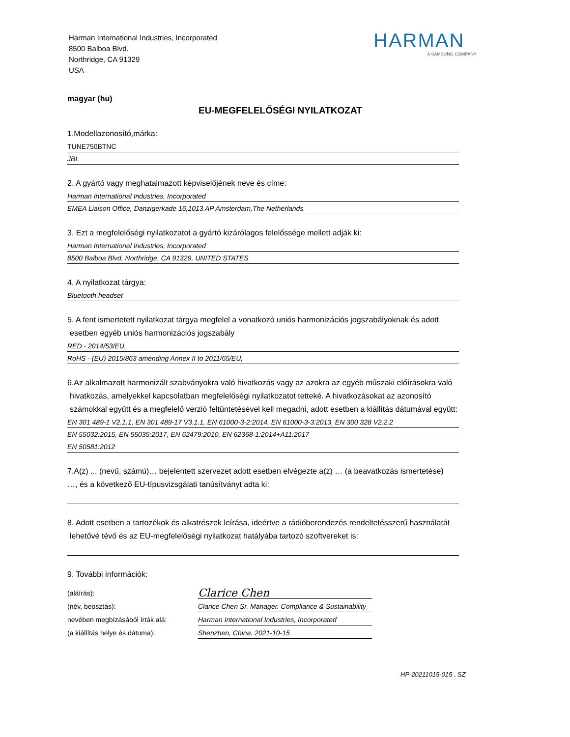Harman International Industries, Incorporated
8500 Balboa Blvd.
Northridge, CA 91329
USA
HARMAN
A SAMSUNG COMPANY
magyar (hu)
EU-MEGFELELŐSÉGI NYILATKOZAT
1.Modellazonosító,márka:
TUNE750BTNC
JBL
2. A gyártó vagy meghatalmazott képviselőjének neve és címe:
Harman International Industries, Incorporated
EMEA Liaison Office, Danzigerkade 16,1013 AP Amsterdam,The Netherlands
3. Ezt a megfelelőségi nyilatkozatot a gyártó kizárólagos felelőssége mellett adják ki:
Harman International Industries, Incorporated
8500 Balboa Blvd, Northridge, CA 91329, UNITED STATES
4. A nyilatkozat tárgya:
Bluetooth headset
5. A fent ismertetett nyilatkozat tárgya megfelel a vonatkozó uniós harmonizációs jogszabályoknak és adott
esetben egyéb uniós harmonizációs jogszabály
RED - 2014/53/EU,
RoHS - (EU) 2015/863 amending Annex II to 2011/65/EU,
6.Az alkalmazott harmonizált szabványokra való hivatkozás vagy az azokra az egyéb műszaki előírásokra való
hivatkozás, amelyekkel kapcsolatban megfelelőségi nyilatkozatot tetteké. A hivatkozásokat az azonosító
számokkal együtt és a megfelelő verzió feltüntetésével kell megadni, adott esetben a kiállítás dátumával együtt:
EN 301 489-1 V2.1.1, EN 301 489-17 V3.1.1, EN 61000-3-2:2014, EN 61000-3-3:2013, EN 300 328 V2.2.2
EN 55032:2015, EN 55035:2017, EN 62479:2010, EN 62368-1:2014+A11:2017
EN 50581:2012
7.A(z) ... (nevű, számú)… bejelentett szervezet adott esetben elvégezte a(z) … (a beavatkozás ismertetése)
…, és a következő EU-típusvizsgálati tanúsítványt adta ki:
8. Adott esetben a tartozékok és alkatrészek leírása, ideértve a rádióberendezés rendeltetésszerű használatát
lehetővé tévő és az EU-megfelelőségi nyilatkozat hatályába tartozó szoftvereket is:
9. További információk:
(aláírás):
Clarice Chen
(név, beosztás):
Clarice Chen Sr. Manager. Compliance & Sustainability
nevében megbízásából írták alá:
Harman International Industries, Incorporated
(a kiállítás helye és dátuma):
Shenzhen, China. 2021-10-15
HP-20211015-015 . SZ